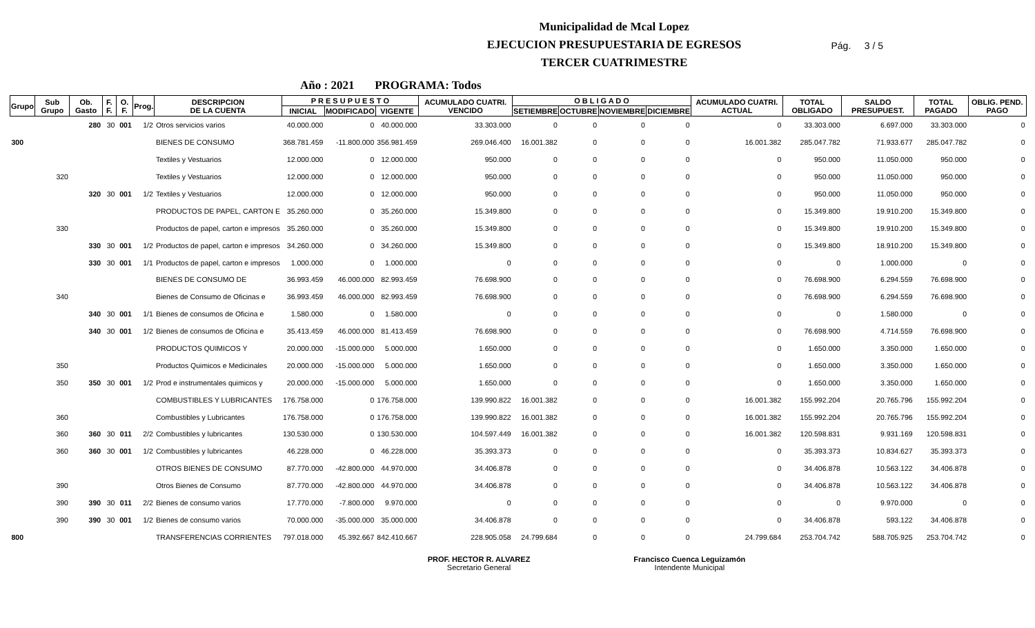Municipalidad de Mcal Lopez
EJECUCION PRESUPUESTARIA DE EGRESOS
TERCER CUATRIMESTRE
Pág. 3 / 5
Año : 2021 PROGRAMA: Todos
| Grupo | Sub Grupo | Ob. Gasto | F. F. | O. F. | Prog. | DESCRIPCION DE LA CUENTA | P R E S U P U E S T O | | | ACUMULADO CUATRI. VENCIDO | O B L I G A D O | | | | ACUMULADO CUATRI. ACTUAL | TOTAL OBLIGADO | SALDO PRESUPUEST. | TOTAL PAGADO | OBLIG. PEND. PAGO |
| --- | --- | --- | --- | --- | --- | --- | --- | --- | --- | --- | --- | --- | --- | --- | --- | --- | --- | --- | --- |
| | | | | | | | INICIAL | MODIFICADO | VIGENTE | | SETIEMBRE | OCTUBRE | NOVIEMBRE | DICIEMBRE | | | | | |
| | | 280 | 30 | 001 | 1/2 | Otros servicios varios | 40.000.000 | 0 | 40.000.000 | 33.303.000 | 0 | 0 | 0 | 0 | 0 | 33.303.000 | 6.697.000 | 33.303.000 | 0 |
| 300 | | | | | | BIENES DE CONSUMO | 368.781.459 | -11.800.000 | 356.981.459 | 269.046.400 | 16.001.382 | 0 | 0 | 0 | 16.001.382 | 285.047.782 | 71.933.677 | 285.047.782 | 0 |
| | | | | | | Textiles y Vestuarios | 12.000.000 | 0 | 12.000.000 | 950.000 | 0 | 0 | 0 | 0 | 0 | 950.000 | 11.050.000 | 950.000 | 0 |
| | 320 | | | | | Textiles y Vestuarios | 12.000.000 | 0 | 12.000.000 | 950.000 | 0 | 0 | 0 | 0 | 0 | 950.000 | 11.050.000 | 950.000 | 0 |
| | | 320 | 30 | 001 | 1/2 | Textiles y Vestuarios | 12.000.000 | 0 | 12.000.000 | 950.000 | 0 | 0 | 0 | 0 | 0 | 950.000 | 11.050.000 | 950.000 | 0 |
| | | | | | | PRODUCTOS DE PAPEL, CARTON E | 35.260.000 | 0 | 35.260.000 | 15.349.800 | 0 | 0 | 0 | 0 | 0 | 15.349.800 | 19.910.200 | 15.349.800 | 0 |
| | 330 | | | | | Productos de papel, carton e impresos | 35.260.000 | 0 | 35.260.000 | 15.349.800 | 0 | 0 | 0 | 0 | 0 | 15.349.800 | 19.910.200 | 15.349.800 | 0 |
| | | 330 | 30 | 001 | 1/2 | Productos de papel, carton e impresos | 34.260.000 | 0 | 34.260.000 | 15.349.800 | 0 | 0 | 0 | 0 | 0 | 15.349.800 | 18.910.200 | 15.349.800 | 0 |
| | | 330 | 30 | 001 | 1/1 | Productos de papel, carton e impresos | 1.000.000 | 0 | 1.000.000 | 0 | 0 | 0 | 0 | 0 | 0 | 0 | 1.000.000 | 0 | 0 |
| | | | | | | BIENES DE CONSUMO DE | 36.993.459 | 46.000.000 | 82.993.459 | 76.698.900 | 0 | 0 | 0 | 0 | 0 | 76.698.900 | 6.294.559 | 76.698.900 | 0 |
| | 340 | | | | | Bienes de Consumo de Oficinas e | 36.993.459 | 46.000.000 | 82.993.459 | 76.698.900 | 0 | 0 | 0 | 0 | 0 | 76.698.900 | 6.294.559 | 76.698.900 | 0 |
| | | 340 | 30 | 001 | 1/1 | Bienes de consumos de Oficina e | 1.580.000 | 0 | 1.580.000 | 0 | 0 | 0 | 0 | 0 | 0 | 0 | 1.580.000 | 0 | 0 |
| | | 340 | 30 | 001 | 1/2 | Bienes de consumos de Oficina e | 35.413.459 | 46.000.000 | 81.413.459 | 76.698.900 | 0 | 0 | 0 | 0 | 0 | 76.698.900 | 4.714.559 | 76.698.900 | 0 |
| | | | | | | PRODUCTOS QUIMICOS Y | 20.000.000 | -15.000.000 | 5.000.000 | 1.650.000 | 0 | 0 | 0 | 0 | 0 | 1.650.000 | 3.350.000 | 1.650.000 | 0 |
| | 350 | | | | | Productos Quimicos e Medicinales | 20.000.000 | -15.000.000 | 5.000.000 | 1.650.000 | 0 | 0 | 0 | 0 | 0 | 1.650.000 | 3.350.000 | 1.650.000 | 0 |
| | 350 | 350 | 30 | 001 | 1/2 | Prod e instrumentales quimicos y | 20.000.000 | -15.000.000 | 5.000.000 | 1.650.000 | 0 | 0 | 0 | 0 | 0 | 1.650.000 | 3.350.000 | 1.650.000 | 0 |
| | | | | | | COMBUSTIBLES Y LUBRICANTES | 176.758.000 | 0 | 176.758.000 | 139.990.822 | 16.001.382 | 0 | 0 | 0 | 16.001.382 | 155.992.204 | 20.765.796 | 155.992.204 | 0 |
| | 360 | | | | | Combustibles y Lubricantes | 176.758.000 | 0 | 176.758.000 | 139.990.822 | 16.001.382 | 0 | 0 | 0 | 16.001.382 | 155.992.204 | 20.765.796 | 155.992.204 | 0 |
| | 360 | 360 | 30 | 011 | 2/2 | Combustibles y lubricantes | 130.530.000 | 0 | 130.530.000 | 104.597.449 | 16.001.382 | 0 | 0 | 0 | 16.001.382 | 120.598.831 | 9.931.169 | 120.598.831 | 0 |
| | 360 | 360 | 30 | 001 | 1/2 | Combustibles y lubricantes | 46.228.000 | 0 | 46.228.000 | 35.393.373 | 0 | 0 | 0 | 0 | 0 | 35.393.373 | 10.834.627 | 35.393.373 | 0 |
| | | | | | | OTROS BIENES DE CONSUMO | 87.770.000 | -42.800.000 | 44.970.000 | 34.406.878 | 0 | 0 | 0 | 0 | 0 | 34.406.878 | 10.563.122 | 34.406.878 | 0 |
| | 390 | | | | | Otros Bienes de Consumo | 87.770.000 | -42.800.000 | 44.970.000 | 34.406.878 | 0 | 0 | 0 | 0 | 0 | 34.406.878 | 10.563.122 | 34.406.878 | 0 |
| | 390 | 390 | 30 | 011 | 2/2 | Bienes de consumo varios | 17.770.000 | -7.800.000 | 9.970.000 | 0 | 0 | 0 | 0 | 0 | 0 | 0 | 9.970.000 | 0 | 0 |
| | 390 | 390 | 30 | 001 | 1/2 | Bienes de consumo varios | 70.000.000 | -35.000.000 | 35.000.000 | 34.406.878 | 0 | 0 | 0 | 0 | 0 | 34.406.878 | 593.122 | 34.406.878 | 0 |
| 800 | | | | | | TRANSFERENCIAS CORRIENTES | 797.018.000 | 45.392.667 | 842.410.667 | 228.905.058 | 24.799.684 | 0 | 0 | 0 | 24.799.684 | 253.704.742 | 588.705.925 | 253.704.742 | 0 |
PROF. HECTOR R. ALVAREZ
Secretario General
Francisco Cuenca Leguizamón
Intendente Municipal